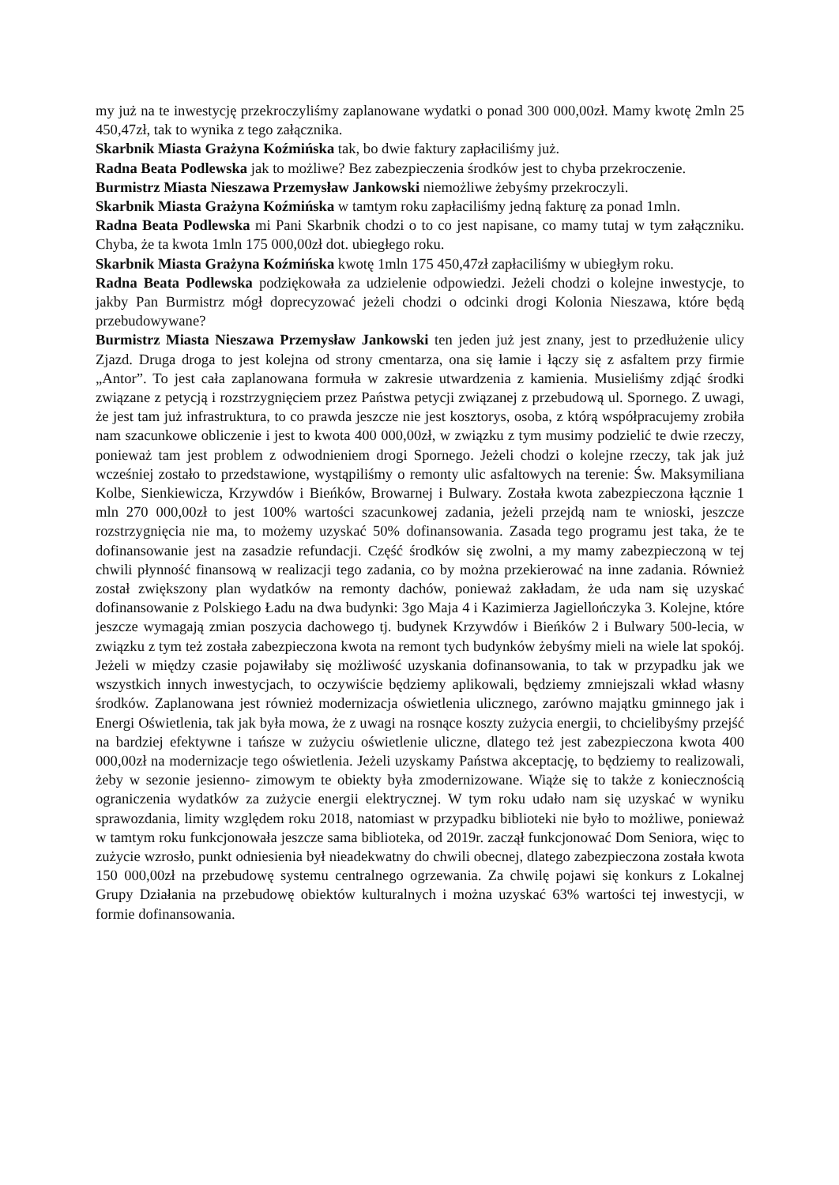my już na te inwestycję przekroczyliśmy zaplanowane wydatki o ponad 300 000,00zł. Mamy kwotę 2mln 25 450,47zł, tak to wynika z tego załącznika.
Skarbnik Miasta Grażyna Koźmińska tak, bo dwie faktury zapłaciliśmy już.
Radna Beata Podlewska jak to możliwe? Bez zabezpieczenia środków jest to chyba przekroczenie.
Burmistrz Miasta Nieszawa Przemysław Jankowski niemożliwe żebyśmy przekroczyli.
Skarbnik Miasta Grażyna Koźmińska w tamtym roku zapłaciliśmy jedną fakturę za ponad 1mln.
Radna Beata Podlewska mi Pani Skarbnik chodzi o to co jest napisane, co mamy tutaj w tym załączniku. Chyba, że ta kwota 1mln 175 000,00zł dot. ubiegłego roku.
Skarbnik Miasta Grażyna Koźmińska kwotę 1mln 175 450,47zł zapłaciliśmy w ubiegłym roku.
Radna Beata Podlewska podziękowała za udzielenie odpowiedzi. Jeżeli chodzi o kolejne inwestycje, to jakby Pan Burmistrz mógł doprecyzować jeżeli chodzi o odcinki drogi Kolonia Nieszawa, które będą przebudowywane?
Burmistrz Miasta Nieszawa Przemysław Jankowski ten jeden już jest znany, jest to przedłużenie ulicy Zjazd. Druga droga to jest kolejna od strony cmentarza, ona się łamie i łączy się z asfaltem przy firmie „Antor”. To jest cała zaplanowana formuła w zakresie utwardzenia z kamienia. Musieliśmy zdjąć środki związane z petycją i rozstrzygnięciem przez Państwa petycji związanej z przebudową ul. Spornego. Z uwagi, że jest tam już infrastruktura, to co prawda jeszcze nie jest kosztorys, osoba, z którą współpracujemy zrobiła nam szacunkowe obliczenie i jest to kwota 400 000,00zł, w związku z tym musimy podzielić te dwie rzeczy, ponieważ tam jest problem z odwodnieniem drogi Spornego. Jeżeli chodzi o kolejne rzeczy, tak jak już wcześniej zostało to przedstawione, wystąpiliśmy o remonty ulic asfaltowych na terenie: Św. Maksymiliana Kolbe, Sienkiewicza, Krzywdów i Bieńków, Browarnej i Bulwary. Została kwota zabezpieczona łącznie 1 mln 270 000,00zł to jest 100% wartości szacunkowej zadania, jeżeli przejdą nam te wnioski, jeszcze rozstrzygnięcia nie ma, to możemy uzyskać 50% dofinansowania. Zasada tego programu jest taka, że te dofinansowanie jest na zasadzie refundacji. Część środków się zwolni, a my mamy zabezpieczoną w tej chwili płynność finansową w realizacji tego zadania, co by można przekierować na inne zadania. Również został zwiększony plan wydatków na remonty dachów, ponieważ zakładam, że uda nam się uzyskać dofinansowanie z Polskiego Ładu na dwa budynki: 3go Maja 4 i Kazimierza Jagiellończyka 3. Kolejne, które jeszcze wymagają zmian poszycia dachowego tj. budynek Krzywdów i Bieńków 2 i Bulwary 500-lecia, w związku z tym też została zabezpieczona kwota na remont tych budynków żebyśmy mieli na wiele lat spokój. Jeżeli w między czasie pojawiłaby się możliwość uzyskania dofinansowania, to tak w przypadku jak we wszystkich innych inwestycjach, to oczywiście będziemy aplikowali, będziemy zmniejszali wkład własny środków. Zaplanowana jest również modernizacja oświetlenia ulicznego, zarówno majątku gminnego jak i Energi Oświetlenia, tak jak była mowa, że z uwagi na rosnące koszty zużycia energii, to chcielibyśmy przejść na bardziej efektywne i tańsze w zużyciu oświetlenie uliczne, dlatego też jest zabezpieczona kwota 400 000,00zł na modernizacje tego oświetlenia. Jeżeli uzyskamy Państwa akceptację, to będziemy to realizowali, żeby w sezonie jesienno- zimowym te obiekty była zmodernizowane. Wiąże się to także z koniecznością ograniczenia wydatków za zużycie energii elektrycznej. W tym roku udało nam się uzyskać w wyniku sprawozdania, limity względem roku 2018, natomiast w przypadku biblioteki nie było to możliwe, ponieważ w tamtym roku funkcjonowała jeszcze sama biblioteka, od 2019r. zaczął funkcjonować Dom Seniora, więc to zużycie wzrosło, punkt odniesienia był nieadekwatny do chwili obecnej, dlatego zabezpieczona została kwota 150 000,00zł na przebudowę systemu centralnego ogrzewania. Za chwilę pojawi się konkurs z Lokalnej Grupy Działania na przebudowę obiektów kulturalnych i można uzyskać 63% wartości tej inwestycji, w formie dofinansowania.